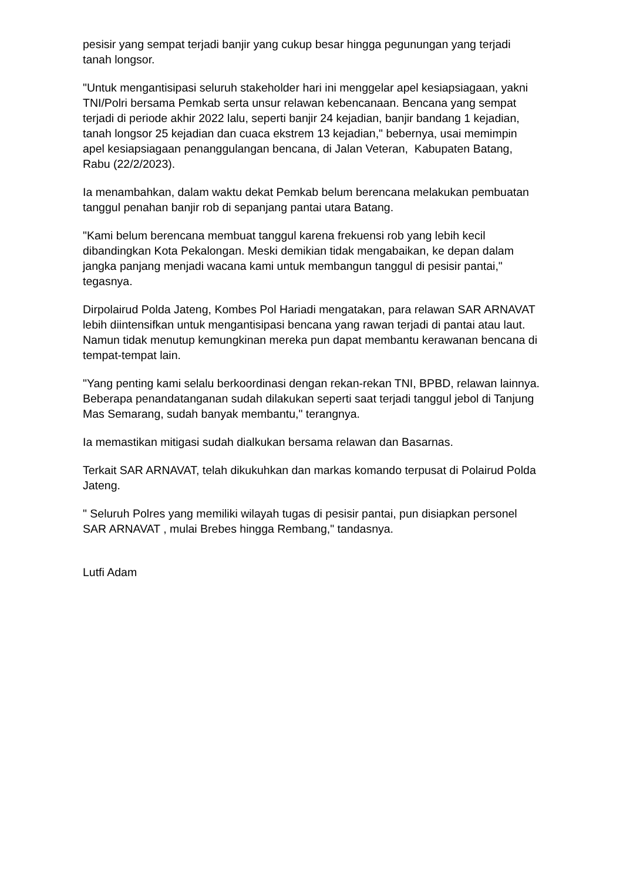pesisir yang sempat terjadi banjir yang cukup besar hingga pegunungan yang terjadi tanah longsor.
"Untuk mengantisipasi seluruh stakeholder hari ini menggelar apel kesiapsiagaan, yakni TNI/Polri bersama Pemkab serta unsur relawan kebencanaan. Bencana yang sempat terjadi di periode akhir 2022 lalu, seperti banjir 24 kejadian, banjir bandang 1 kejadian, tanah longsor 25 kejadian dan cuaca ekstrem 13 kejadian," bebernya, usai memimpin apel kesiapsiagaan penanggulangan bencana, di Jalan Veteran, Kabupaten Batang, Rabu (22/2/2023).
Ia menambahkan, dalam waktu dekat Pemkab belum berencana melakukan pembuatan tanggul penahan banjir rob di sepanjang pantai utara Batang.
"Kami belum berencana membuat tanggul karena frekuensi rob yang lebih kecil dibandingkan Kota Pekalongan. Meski demikian tidak mengabaikan, ke depan dalam jangka panjang menjadi wacana kami untuk membangun tanggul di pesisir pantai," tegasnya.
Dirpolairud Polda Jateng, Kombes Pol Hariadi mengatakan, para relawan SAR ARNAVAT lebih diintensifkan untuk mengantisipasi bencana yang rawan terjadi di pantai atau laut. Namun tidak menutup kemungkinan mereka pun dapat membantu kerawanan bencana di tempat-tempat lain.
"Yang penting kami selalu berkoordinasi dengan rekan-rekan TNI, BPBD, relawan lainnya. Beberapa penandatanganan sudah dilakukan seperti saat terjadi tanggul jebol di Tanjung Mas Semarang, sudah banyak membantu," terangnya.
Ia memastikan mitigasi sudah dialkukan bersama relawan dan Basarnas.
Terkait SAR ARNAVAT, telah dikukuhkan dan markas komando terpusat di Polairud Polda Jateng.
" Seluruh Polres yang memiliki wilayah tugas di pesisir pantai, pun disiapkan personel SAR ARNAVAT , mulai Brebes hingga Rembang," tandasnya.
Lutfi Adam